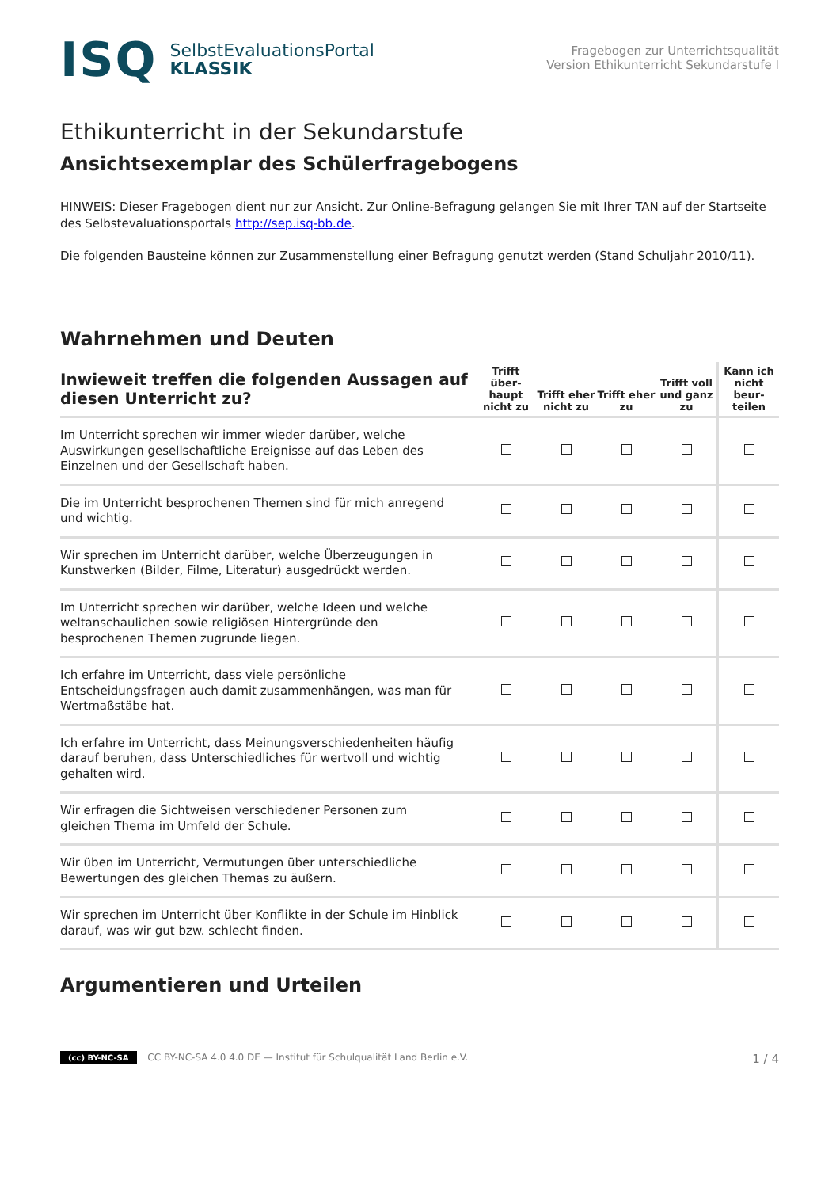ISQ
SelbstEvaluationsPortal
KLASSIK
Fragebogen zur Unterrichtsqualität
Version Ethikunterricht Sekundarstufe I
Ethikunterricht in der Sekundarstufe
Ansichtsexemplar des Schülerfragebogens
HINWEIS: Dieser Fragebogen dient nur zur Ansicht. Zur Online-Befragung gelangen Sie mit Ihrer TAN auf der Startseite des Selbstevaluationsportals http://sep.isq-bb.de.
Die folgenden Bausteine können zur Zusammenstellung einer Befragung genutzt werden (Stand Schuljahr 2010/11).
Wahrnehmen und Deuten
| Inwieweit treffen die folgenden Aussagen auf diesen Unterricht zu? | Trifft über-haupt nicht zu | Trifft eher nicht zu | Trifft eher zu | Trifft voll und ganz zu | Kann ich nicht beur-teilen |
| --- | --- | --- | --- | --- | --- |
| Im Unterricht sprechen wir immer wieder darüber, welche Auswirkungen gesellschaftliche Ereignisse auf das Leben des Einzelnen und der Gesellschaft haben. | | | | | |
| Die im Unterricht besprochenen Themen sind für mich anregend und wichtig. | | | | | |
| Wir sprechen im Unterricht darüber, welche Überzeugungen in Kunstwerken (Bilder, Filme, Literatur) ausgedrückt werden. | | | | | |
| Im Unterricht sprechen wir darüber, welche Ideen und welche weltanschaulichen sowie religiösen Hintergründe den besprochenen Themen zugrunde liegen. | | | | | |
| Ich erfahre im Unterricht, dass viele persönliche Entscheidungsfragen auch damit zusammenhängen, was man für Wertmaßstäbe hat. | | | | | |
| Ich erfahre im Unterricht, dass Meinungsverschiedenheiten häufig darauf beruhen, dass Unterschiedliches für wertvoll und wichtig gehalten wird. | | | | | |
| Wir erfragen die Sichtweisen verschiedener Personen zum gleichen Thema im Umfeld der Schule. | | | | | |
| Wir üben im Unterricht, Vermutungen über unterschiedliche Bewertungen des gleichen Themas zu äußern. | | | | | |
| Wir sprechen im Unterricht über Konflikte in der Schule im Hinblick darauf, was wir gut bzw. schlecht finden. | | | | | |
Argumentieren und Urteilen
(cc) BY-NC-SA CC BY-NC-SA 4.0 4.0 DE — Institut für Schulqualität Land Berlin e.V.
1 / 4